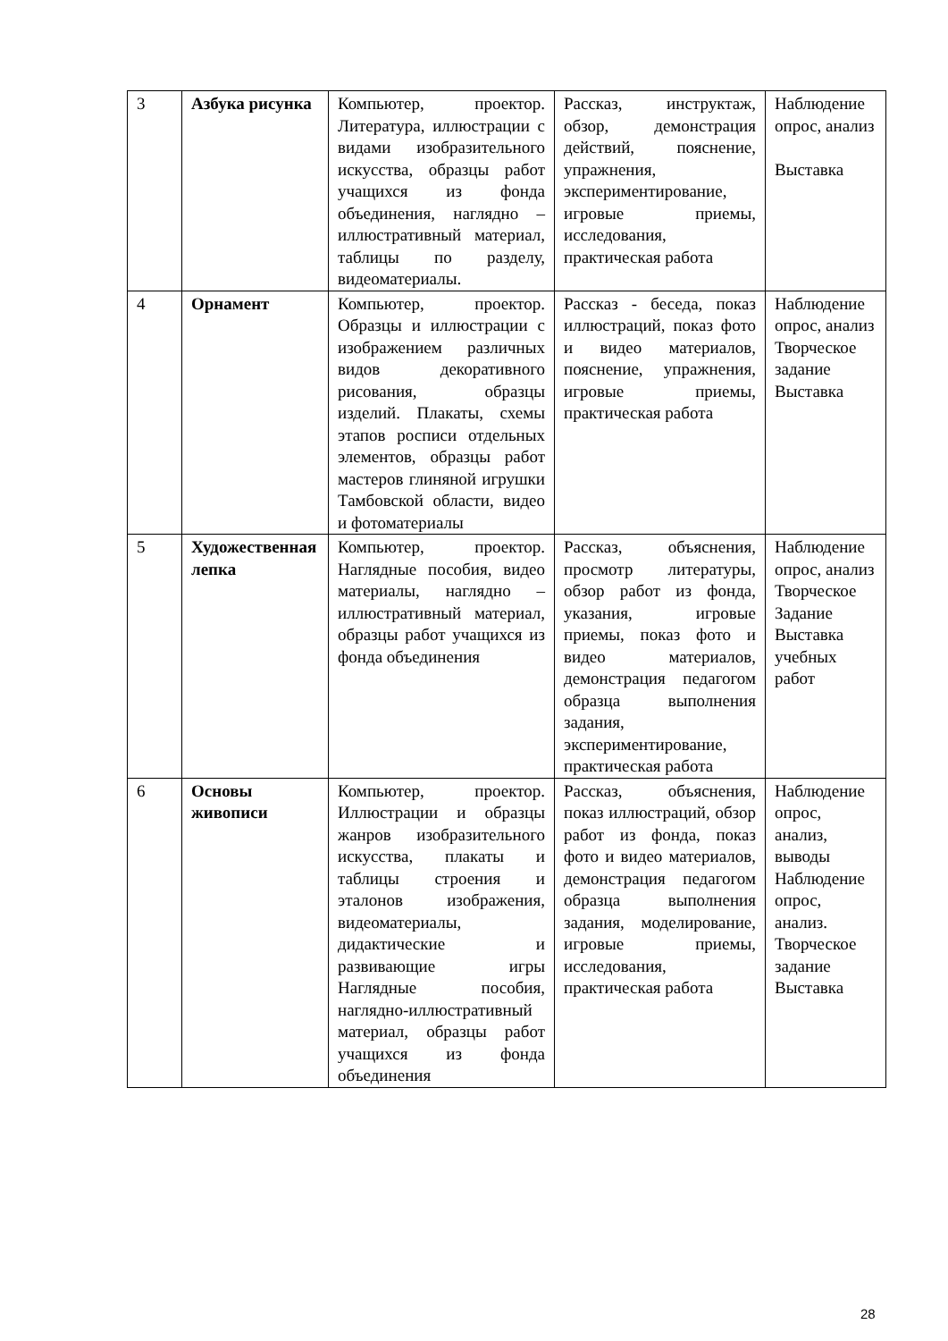| 3 | Азбука рисунка | Компьютер, проектор. Литература, иллюстрации с видами изобразительного искусства, образцы работ учащихся из фонда объединения, наглядно – иллюстративный материал, таблицы по разделу, видеоматериалы. | Рассказ, инструктаж, обзор, демонстрация действий, пояснение, упражнения, экспериментирование, игровые приемы, исследования, практическая работа | Наблюдение опрос, анализ Выставка |
| 4 | Орнамент | Компьютер, проектор. Образцы и иллюстрации с изображением различных видов декоративного рисования, образцы изделий. Плакаты, схемы этапов росписи отдельных элементов, образцы работ мастеров глиняной игрушки Тамбовской области, видео и фотоматериалы | Рассказ - беседа, показ иллюстраций, показ фото и видео материалов, пояснение, упражнения, игровые приемы, практическая работа | Наблюдение опрос, анализ Творческое задание Выставка |
| 5 | Художественная лепка | Компьютер, проектор. Наглядные пособия, видео материалы, наглядно – иллюстративный материал, образцы работ учащихся из фонда объединения | Рассказ, объяснения, просмотр литературы, обзор работ из фонда, указания, игровые приемы, показ фото и видео материалов, демонстрация педагогом образца выполнения задания, экспериментирование, практическая работа | Наблюдение опрос, анализ Творческое Задание Выставка учебных работ |
| 6 | Основы живописи | Компьютер, проектор. Иллюстрации и образцы жанров изобразительного искусства, плакаты и таблицы строения и эталонов изображения, видеоматериалы, дидактические и развивающие игры Наглядные пособия, наглядно-иллюстративный материал, образцы работ учащихся из фонда объединения | Рассказ, объяснения, показ иллюстраций, обзор работ из фонда, показ фото и видео материалов, демонстрация педагогом образца выполнения задания, моделирование, игровые приемы, исследования, практическая работа | Наблюдение опрос, анализ, выводы Наблюдение опрос, анализ. Творческое задание Выставка |
28